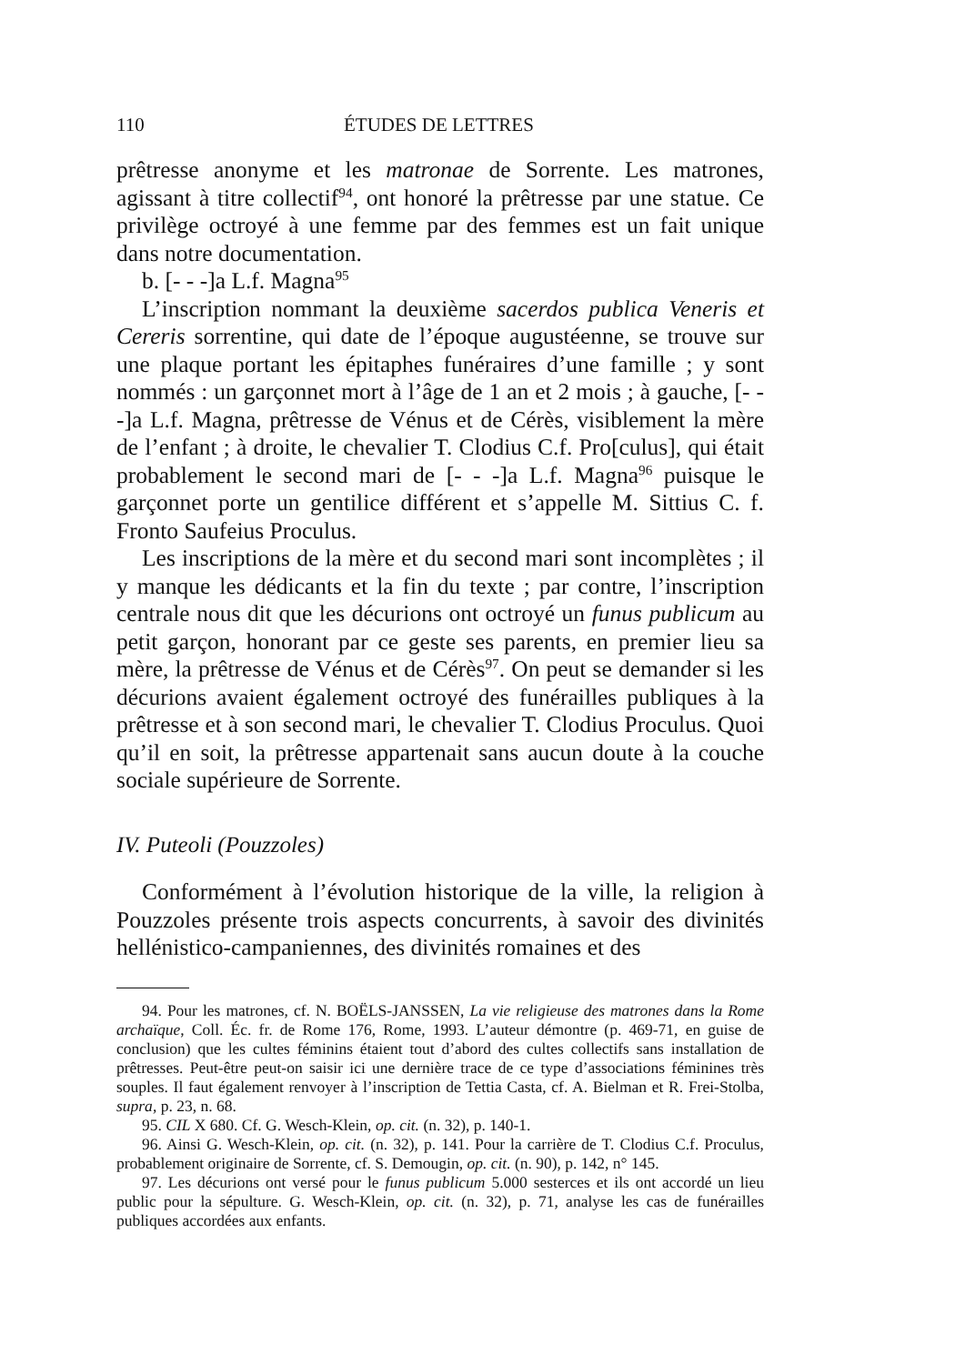110 ÉTUDES DE LETTRES
prêtresse anonyme et les matronae de Sorrente. Les matrones, agissant à titre collectif<sup>94</sup>, ont honoré la prêtresse par une statue. Ce privilège octroyé à une femme par des femmes est un fait unique dans notre documentation.
b. [- - -]a L.f. Magna<sup>95</sup>
L’inscription nommant la deuxième sacerdos publica Veneris et Cereris sorrentine, qui date de l’époque augustéenne, se trouve sur une plaque portant les épitaphes funéraires d’une famille ; y sont nommés : un garçonnet mort à l’âge de 1 an et 2 mois ; à gauche, [- - -]a L.f. Magna, prêtresse de Vénus et de Cérès, visiblement la mère de l’enfant ; à droite, le chevalier T. Clodius C.f. Pro[culus], qui était probablement le second mari de [- - -]a L.f. Magna<sup>96</sup> puisque le garçonnet porte un gentilice différent et s’appelle M. Sittius C. f. Fronto Saufeius Proculus.
Les inscriptions de la mère et du second mari sont incomplètes ; il y manque les dédicants et la fin du texte ; par contre, l’inscription centrale nous dit que les décurions ont octroyé un funus publicum au petit garçon, honorant par ce geste ses parents, en premier lieu sa mère, la prêtresse de Vénus et de Cérès<sup>97</sup>. On peut se demander si les décurions avaient également octroyé des funérailles publiques à la prêtresse et à son second mari, le chevalier T. Clodius Proculus. Quoi qu’il en soit, la prêtresse appartenait sans aucun doute à la couche sociale supérieure de Sorrente.
IV. Puteoli (Pouzzoles)
Conformément à l’évolution historique de la ville, la religion à Pouzzoles présente trois aspects concurrents, à savoir des divinités hellénistico-campaniennes, des divinités romaines et des
94. Pour les matrones, cf. N. BOËLS-JANSSEN, La vie religieuse des matrones dans la Rome archaïque, Coll. Éc. fr. de Rome 176, Rome, 1993. L’auteur démontre (p. 469-71, en guise de conclusion) que les cultes féminins étaient tout d’abord des cultes collectifs sans installation de prêtresses. Peut-être peut-on saisir ici une dernière trace de ce type d’associations féminines très souples. Il faut également renvoyer à l’inscription de Tettia Casta, cf. A. Bielman et R. Frei-Stolba, supra, p. 23, n. 68.
95. CIL X 680. Cf. G. Wesch-Klein, op. cit. (n. 32), p. 140-1.
96. Ainsi G. Wesch-Klein, op. cit. (n. 32), p. 141. Pour la carrière de T. Clodius C.f. Proculus, probablement originaire de Sorrente, cf. S. Demougin, op. cit. (n. 90), p. 142, n° 145.
97. Les décurions ont versé pour le funus publicum 5.000 sesterces et ils ont accordé un lieu public pour la sépulture. G. Wesch-Klein, op. cit. (n. 32), p. 71, analyse les cas de funérailles publiques accordées aux enfants.